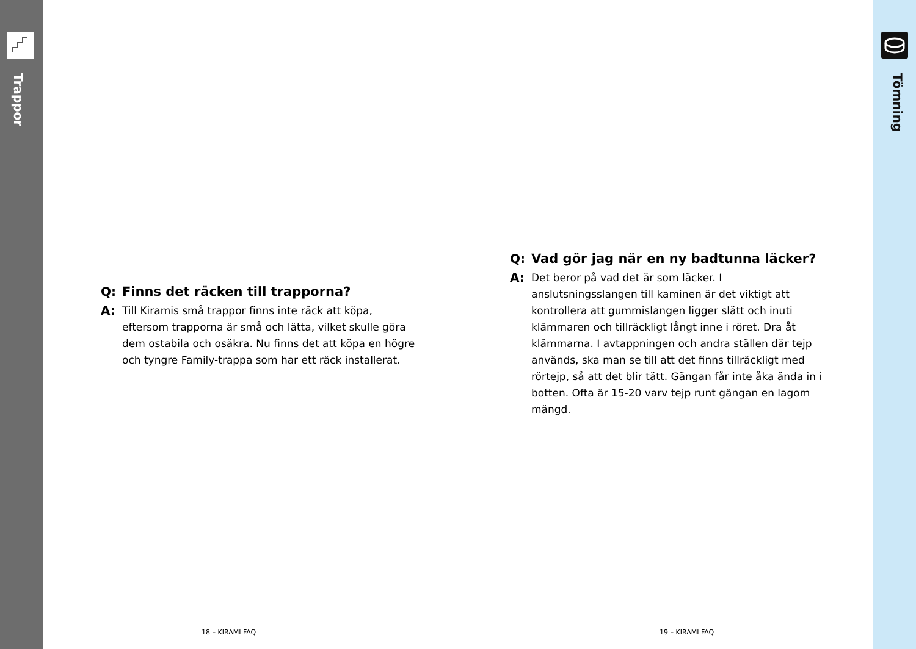Trappor
Tömning
Q: Finns det räcken till trapporna?
A: Till Kiramis små trappor finns inte räck att köpa, eftersom trapporna är små och lätta, vilket skulle göra dem ostabila och osäkra. Nu finns det att köpa en högre och tyngre Family-trappa som har ett räck installerat.
Q: Vad gör jag när en ny badtunna läcker?
A: Det beror på vad det är som läcker. I anslutsningsslangen till kaminen är det viktigt att kontrollera att gummislangen ligger slätt och inuti klämmaren och tillräckligt långt inne i röret. Dra åt klämmarna. I avtappningen och andra ställen där tejp används, ska man se till att det finns tillräckligt med rörtejp, så att det blir tätt. Gängan får inte åka ända in i botten. Ofta är 15-20 varv tejp runt gängan en lagom mängd.
18 – KIRAMI FAQ 19 – KIRAMI FAQ